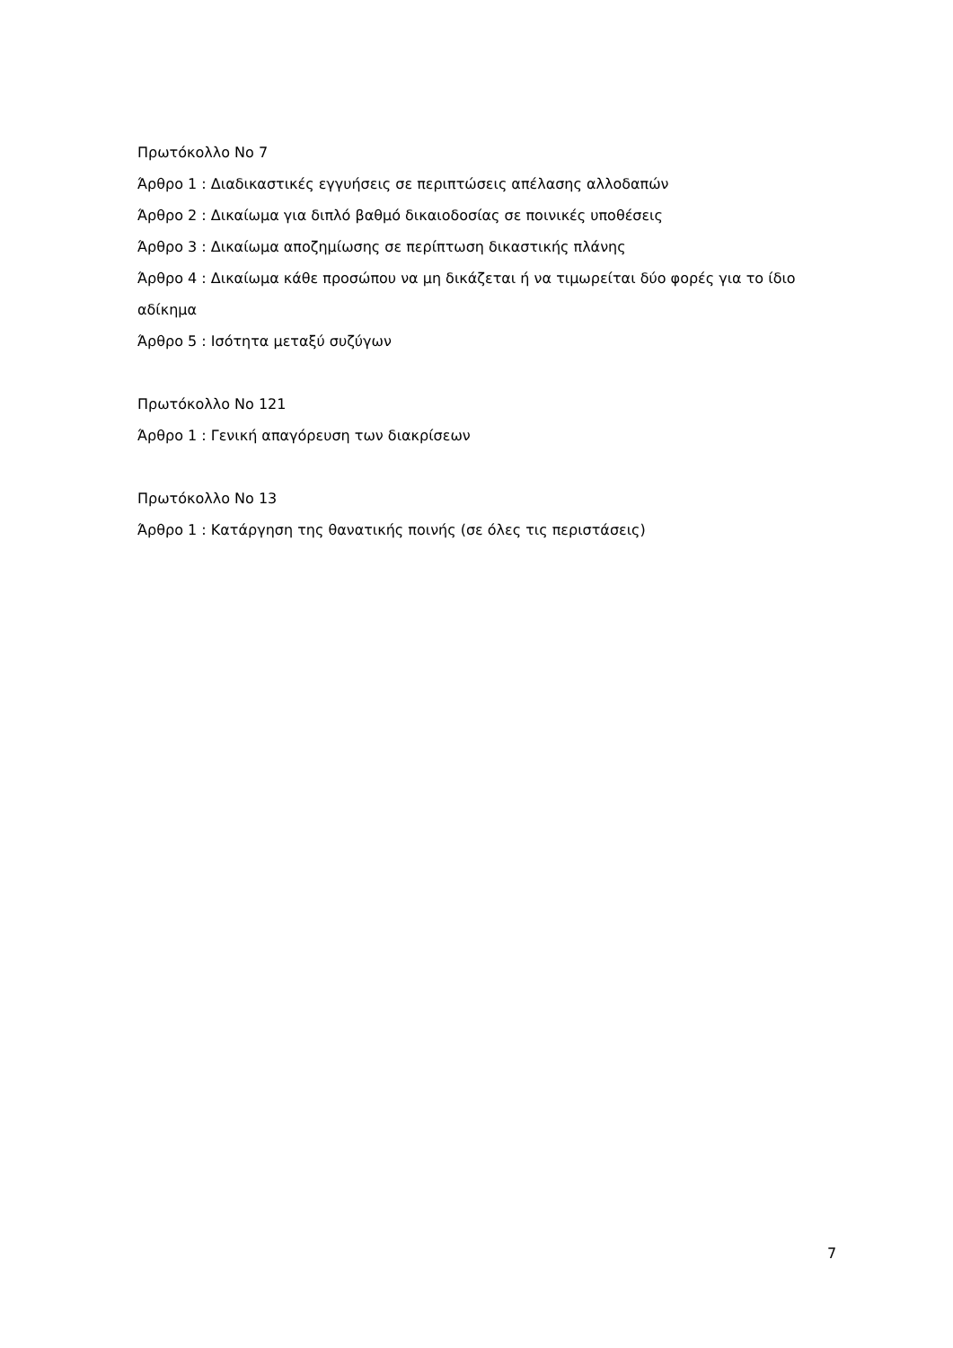Πρωτόκολλο Νο 7
Άρθρο 1 : Διαδικαστικές εγγυήσεις σε περιπτώσεις απέλασης αλλοδαπών
Άρθρο 2 : Δικαίωμα για διπλό βαθμό δικαιοδοσίας σε ποινικές υποθέσεις
Άρθρο 3 : Δικαίωμα αποζημίωσης σε περίπτωση δικαστικής πλάνης
Άρθρο 4 : Δικαίωμα κάθε προσώπου να μη δικάζεται ή να τιμωρείται δύο φορές για το ίδιο αδίκημα
Άρθρο 5 : Ισότητα μεταξύ συζύγων
Πρωτόκολλο Νο 121
Άρθρο 1 : Γενική απαγόρευση των διακρίσεων
Πρωτόκολλο Νο 13
Άρθρο 1 : Κατάργηση της θανατικής ποινής (σε όλες τις περιστάσεις)
7